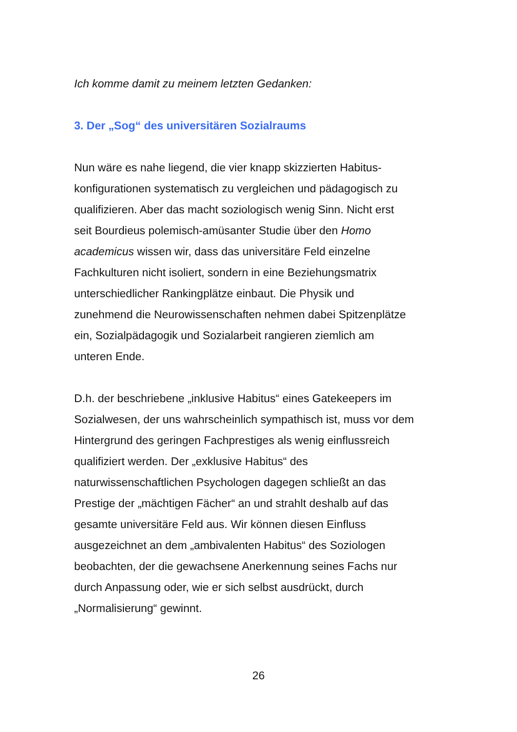Ich komme damit zu meinem letzten Gedanken:
3. Der „Sog“ des universitären Sozialraums
Nun wäre es nahe liegend, die vier knapp skizzierten Habitus-
konfigurationen systematisch zu vergleichen und pädagogisch zu
qualifizieren. Aber das macht soziologisch wenig Sinn. Nicht erst
seit Bourdieus polemisch-amüsanter Studie über den Homo
academicus wissen wir, dass das universitäre Feld einzelne
Fachkulturen nicht isoliert, sondern in eine Beziehungsmatrix
unterschiedlicher Rankingplätze einbaut. Die Physik und
zunehmend die Neurowissenschaften nehmen dabei Spitzenplätze
ein, Sozialpädagogik und Sozialarbeit rangieren ziemlich am
unteren Ende.
D.h. der beschriebene „inklusive Habitus“ eines Gatekeepers im
Sozialwesen, der uns wahrscheinlich sympathisch ist, muss vor dem
Hintergrund des geringen Fachprestiges als wenig einflussreich
qualifiziert werden. Der „exklusive Habitus“ des
naturwissenschaftlichen Psychologen dagegen schließt an das
Prestige der „mächtigen Fächer“ an und strahlt deshalb auf das
gesamte universitäre Feld aus. Wir können diesen Einfluss
ausgezeichnet an dem „ambivalenten Habitus“ des Soziologen
beobachten, der die gewachsene Anerkennung seines Fachs nur
durch Anpassung oder, wie er sich selbst ausdrückt, durch
„Normalisierung“ gewinnt.
26